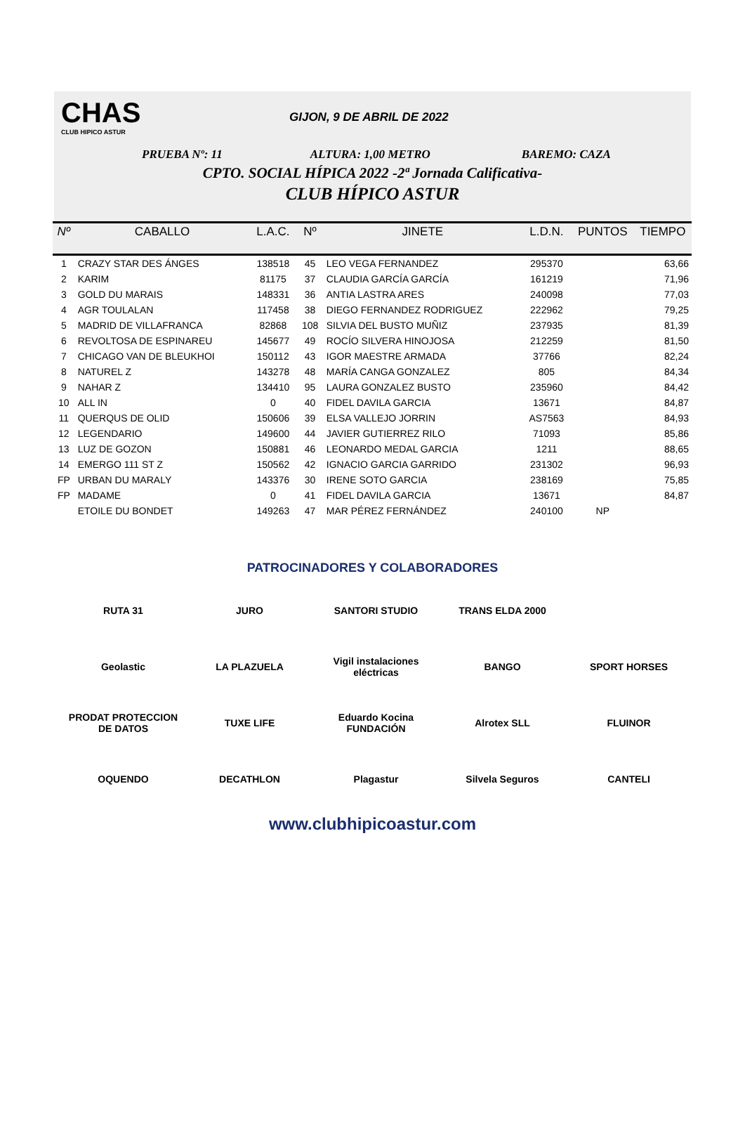CHAS
CLUB HIPICO ASTUR
GIJON, 9 DE ABRIL DE 2022
PRUEBA Nº: 11 ALTURA: 1,00 METRO BAREMO: CAZA
CPTO. SOCIAL HÍPICA 2022 -2ª Jornada Calificativa-
CLUB HÍPICO ASTUR
| Nº | CABALLO | L.A.C. | Nº | JINETE | L.D.N. | PUNTOS | TIEMPO |
| --- | --- | --- | --- | --- | --- | --- | --- |
| 1 | CRAZY STAR DES ÁNGES | 138518 | 45 | LEO VEGA FERNANDEZ | 295370 | | 63,66 |
| 2 | KARIM | 81175 | 37 | CLAUDIA GARCÍA GARCÍA | 161219 | | 71,96 |
| 3 | GOLD DU MARAIS | 148331 | 36 | ANTIA LASTRA ARES | 240098 | | 77,03 |
| 4 | AGR TOULALAN | 117458 | 38 | DIEGO FERNANDEZ RODRIGUEZ | 222962 | | 79,25 |
| 5 | MADRID DE VILLAFRANCA | 82868 | 108 | SILVIA DEL BUSTO MUÑIZ | 237935 | | 81,39 |
| 6 | REVOLTOSA DE ESPINAREU | 145677 | 49 | ROCÍO SILVERA HINOJOSA | 212259 | | 81,50 |
| 7 | CHICAGO VAN DE BLEUKHOI | 150112 | 43 | IGOR MAESTRE ARMADA | 37766 | | 82,24 |
| 8 | NATUREL Z | 143278 | 48 | MARÍA CANGA GONZALEZ | 805 | | 84,34 |
| 9 | NAHAR Z | 134410 | 95 | LAURA GONZALEZ BUSTO | 235960 | | 84,42 |
| 10 | ALL IN | 0 | 40 | FIDEL DAVILA GARCIA | 13671 | | 84,87 |
| 11 | QUERQUS DE OLID | 150606 | 39 | ELSA VALLEJO JORRIN | AS7563 | | 84,93 |
| 12 | LEGENDARIO | 149600 | 44 | JAVIER GUTIERREZ RILO | 71093 | | 85,86 |
| 13 | LUZ DE GOZON | 150881 | 46 | LEONARDO MEDAL GARCIA | 1211 | | 88,65 |
| 14 | EMERGO 111 ST Z | 150562 | 42 | IGNACIO GARCIA GARRIDO | 231302 | | 96,93 |
| FP | URBAN DU MARALY | 143376 | 30 | IRENE SOTO GARCIA | 238169 | | 75,85 |
| FP | MADAME | 0 | 41 | FIDEL DAVILA GARCIA | 13671 | | 84,87 |
| | ETOILE DU BONDET | 149263 | 47 | MAR PÉREZ FERNÁNDEZ | 240100 | NP | |
PATROCINADORES Y COLABORADORES
RUTA 31
JURO
SANTORI STUDIO
TRANS ELDA 2000
Geolastic
LA PLAZUELA
Vigil instalaciones eléctricas
BANGO
SPORT HORSES
PRODAT PROTECCION DE DATOS
TUXE LIFE
Eduardo Kocina FUNDACIÓN
Alrotex SLL
FLUINOR
OQUENDO
DECATHLON
Plagastur
Silvela Seguros
CANTELI
www.clubhipicoastur.com